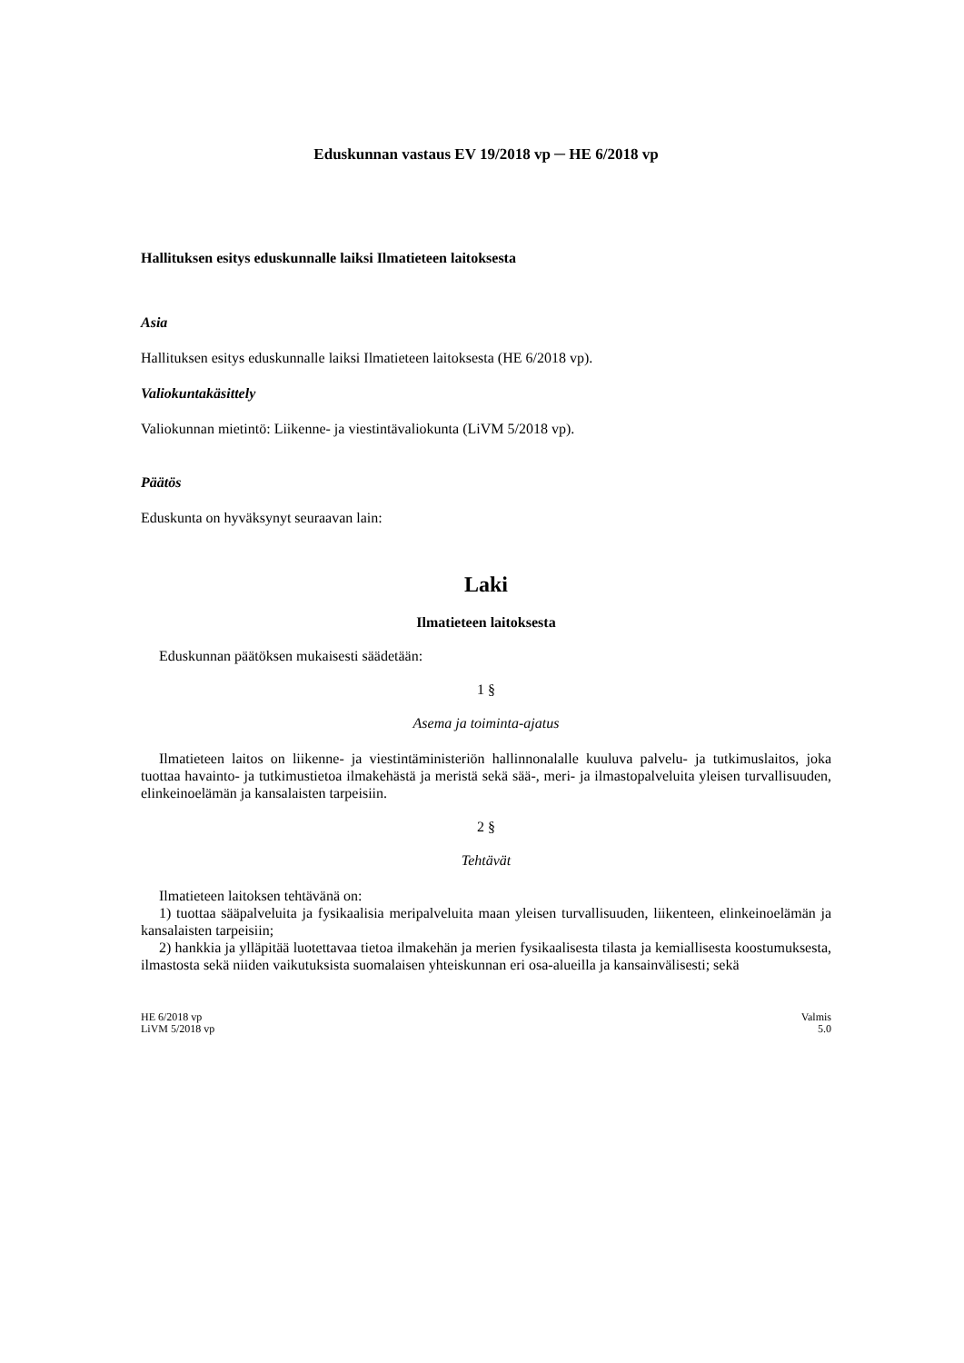Eduskunnan vastaus EV 19/2018 vp ─ HE 6/2018 vp
Hallituksen esitys eduskunnalle laiksi Ilmatieteen laitoksesta
Asia
Hallituksen esitys eduskunnalle laiksi Ilmatieteen laitoksesta (HE 6/2018 vp).
Valiokuntakäsittely
Valiokunnan mietintö: Liikenne- ja viestintävaliokunta (LiVM 5/2018 vp).
Päätös
Eduskunta on hyväksynyt seuraavan lain:
Laki
Ilmatieteen laitoksesta
Eduskunnan päätöksen mukaisesti säädetään:
1 §
Asema ja toiminta-ajatus
Ilmatieteen laitos on liikenne- ja viestintäministeriön hallinnonalalle kuuluva palvelu- ja tutkimuslaitos, joka tuottaa havainto- ja tutkimustietoa ilmakehästä ja meristä sekä sää-, meri- ja ilmastopalveluita yleisen turvallisuuden, elinkeinoelämän ja kansalaisten tarpeisiin.
2 §
Tehtävät
Ilmatieteen laitoksen tehtävänä on:
1) tuottaa sääpalveluita ja fysikaalisia meripalveluita maan yleisen turvallisuuden, liikenteen, elinkeinoelämän ja kansalaisten tarpeisiin;
2) hankkia ja ylläpitää luotettavaa tietoa ilmakehän ja merien fysikaalisesta tilasta ja kemiallisesta koostumuksesta, ilmastosta sekä niiden vaikutuksista suomalaisen yhteiskunnan eri osa-alueilla ja kansainvälisesti; sekä
HE 6/2018 vp
LiVM 5/2018 vp
Valmis
5.0